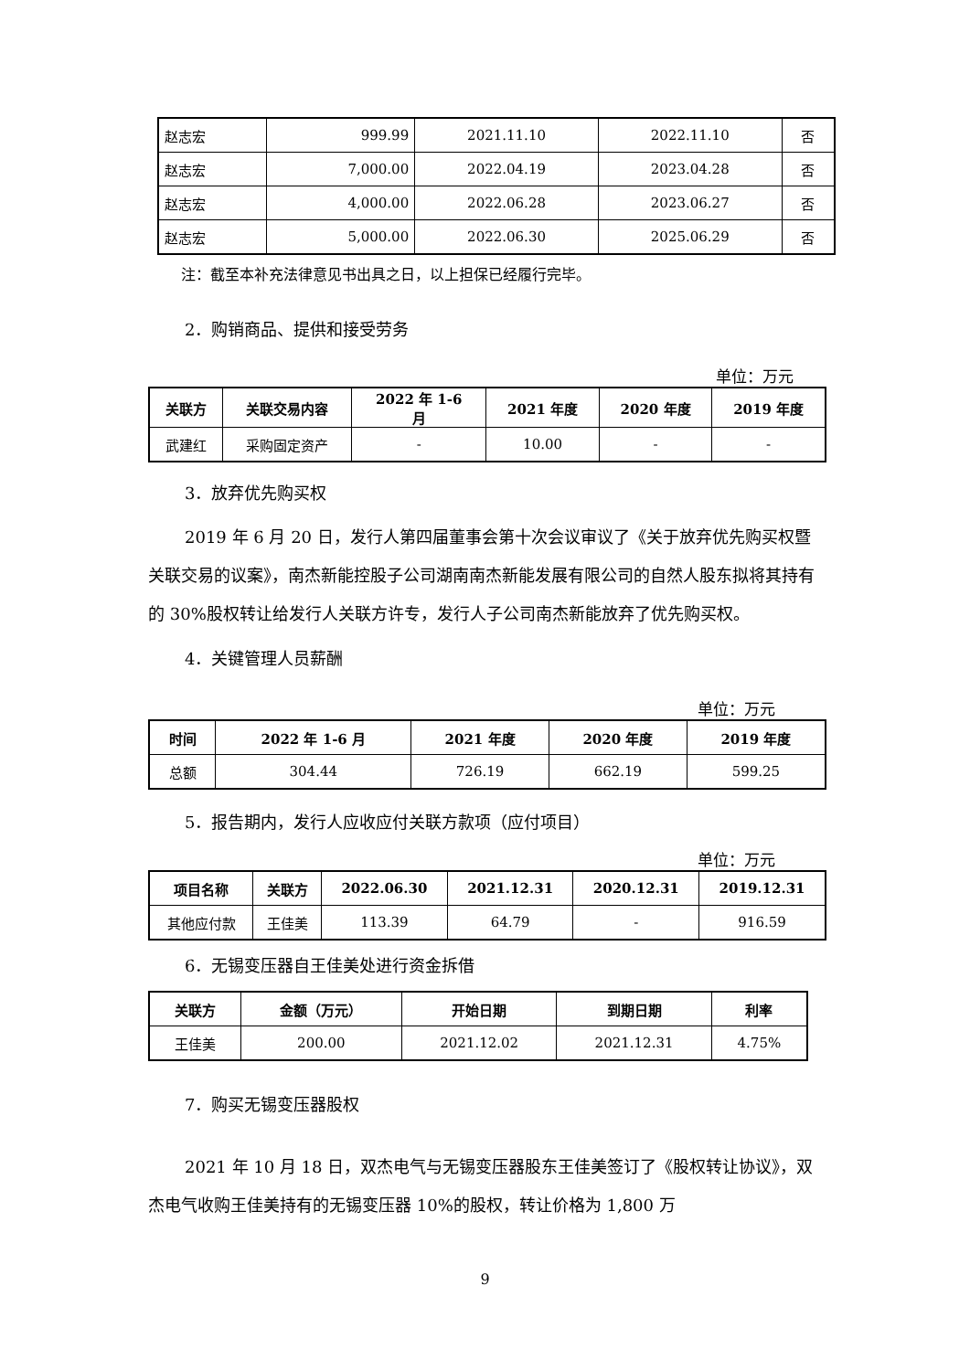| 赵志宏 | 999.99 | 2021.11.10 | 2022.11.10 | 否 |
| 赵志宏 | 7,000.00 | 2022.04.19 | 2023.04.28 | 否 |
| 赵志宏 | 4,000.00 | 2022.06.28 | 2023.06.27 | 否 |
| 赵志宏 | 5,000.00 | 2022.06.30 | 2025.06.29 | 否 |
注：截至本补充法律意见书出具之日，以上担保已经履行完毕。
2．购销商品、提供和接受劳务
单位：万元
| 关联方 | 关联交易内容 | 2022 年 1-6 月 | 2021 年度 | 2020 年度 | 2019 年度 |
| --- | --- | --- | --- | --- | --- |
| 武建红 | 采购固定资产 | - | 10.00 | - | - |
3．放弃优先购买权
2019 年 6 月 20 日，发行人第四届董事会第十次会议审议了《关于放弃优先购买权暨关联交易的议案》，南杰新能控股子公司湖南南杰新能发展有限公司的自然人股东拟将其持有的 30%股权转让给发行人关联方许专，发行人子公司南杰新能放弃了优先购买权。
4．关键管理人员薪酬
单位：万元
| 时间 | 2022 年 1-6 月 | 2021 年度 | 2020 年度 | 2019 年度 |
| --- | --- | --- | --- | --- |
| 总额 | 304.44 | 726.19 | 662.19 | 599.25 |
5．报告期内，发行人应收应付关联方款项（应付项目）
单位：万元
| 项目名称 | 关联方 | 2022.06.30 | 2021.12.31 | 2020.12.31 | 2019.12.31 |
| --- | --- | --- | --- | --- | --- |
| 其他应付款 | 王佳美 | 113.39 | 64.79 | - | 916.59 |
6．无锡变压器自王佳美处进行资金拆借
| 关联方 | 金额（万元） | 开始日期 | 到期日期 | 利率 |
| --- | --- | --- | --- | --- |
| 王佳美 | 200.00 | 2021.12.02 | 2021.12.31 | 4.75% |
7．购买无锡变压器股权
2021 年 10 月 18 日，双杰电气与无锡变压器股东王佳美签订了《股权转让协议》，双杰电气收购王佳美持有的无锡变压器 10%的股权，转让价格为 1,800 万
9